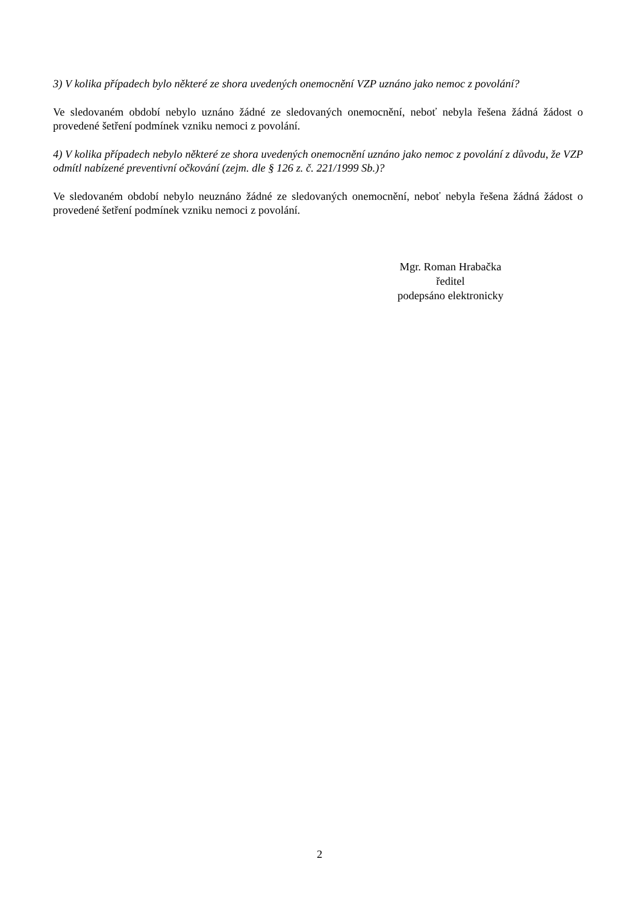3) V kolika případech bylo některé ze shora uvedených onemocnění VZP uznáno jako nemoc z povolání?
Ve sledovaném období nebylo uznáno žádné ze sledovaných onemocnění, neboť nebyla řešena žádná žádost o provedené šetření podmínek vzniku nemoci z povolání.
4) V kolika případech nebylo některé ze shora uvedených onemocnění uznáno jako nemoc z povolání z důvodu, že VZP odmítl nabízené preventivní očkování (zejm. dle § 126 z. č. 221/1999 Sb.)?
Ve sledovaném období nebylo neuznáno žádné ze sledovaných onemocnění, neboť nebyla řešena žádná žádost o provedené šetření podmínek vzniku nemoci z povolání.
Mgr. Roman Hrabačka
ředitel
podepsáno elektronicky
2